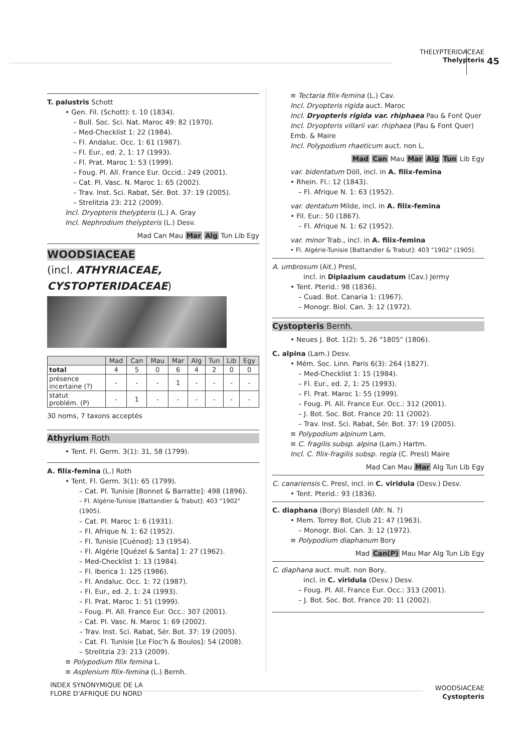THELYPTERIDACEAE
Thelypteris
45
T. palustris Schott
• Gen. Fil. (Schott): t. 10 (1834).
– Bull. Soc. Sci. Nat. Maroc 49: 82 (1970).
– Med-Checklist 1: 22 (1984).
– Fl. Andaluc. Occ. 1: 61 (1987).
– Fl. Eur., ed. 2, 1: 17 (1993).
– Fl. Prat. Maroc 1: 53 (1999).
– Foug. Pl. All. France Eur. Occid.: 249 (2001).
– Cat. Pl. Vasc. N. Maroc 1: 65 (2002).
– Trav. Inst. Sci. Rabat, Sér. Bot. 37: 19 (2005).
– Strelitzia 23: 212 (2009).
Incl. Dryopteris thelypteris (L.) A. Gray
Incl. Nephrodium thelypteris (L.) Desv.
Mad Can Mau Mar Alg Tun Lib Egy
WOODSIACEAE
(incl. ATHYRIACEAE, CYSTOPTERIDACEAE)
| | Mad | Can | Mau | Mar | Alg | Tun | Lib | Egy |
| --- | --- | --- | --- | --- | --- | --- | --- | --- |
| total | 4 | 5 | 0 | 6 | 4 | 2 | 0 | 0 |
| présence incertaine (?) | - | - | - | 1 | - | - | - | - |
| statut problém. (P) | - | 1 | - | - | - | - | - | - |
30 noms, 7 taxons acceptés
Athyrium Roth
• Tent. Fl. Germ. 3(1): 31, 58 (1799).
A. filix-femina (L.) Roth
• Tent. Fl. Germ. 3(1): 65 (1799).
– Cat. Pl. Tunisie [Bonnet & Barratte]: 498 (1896).
– Fl. Algérie-Tunisie [Battandier & Trabut]: 403 "1902" (1905).
– Cat. Pl. Maroc 1: 6 (1931).
– Fl. Afrique N. 1: 62 (1952).
– Fl. Tunisie [Cuénod]: 13 (1954).
– Fl. Algérie [Quézel & Santa] 1: 27 (1962).
– Med-Checklist 1: 13 (1984).
– Fl. Iberica 1: 125 (1986).
– Fl. Andaluc. Occ. 1: 72 (1987).
– Fl. Eur., ed. 2, 1: 24 (1993).
– Fl. Prat. Maroc 1: 51 (1999).
– Foug. Pl. All. France Eur. Occ.: 307 (2001).
– Cat. Pl. Vasc. N. Maroc 1: 69 (2002).
– Trav. Inst. Sci. Rabat, Sér. Bot. 37: 19 (2005).
– Cat. Fl. Tunisie [Le Floc'h & Boulos]: 54 (2008).
– Strelitzia 23: 213 (2009).
≡ Polypodium filix femina L.
≡ Asplenium filix-femina (L.) Bernh.
≡ Tectaria filix-femina (L.) Cav.
Incl. Dryopteris rigida auct. Maroc
Incl. Dryopteris rigida var. rhiphaea Pau & Font Quer
Incl. Dryopteris villarii var. rhiphaea (Pau & Font Quer) Emb. & Maire
Incl. Polypodium rhaeticum auct. non L.
Mad Can Mau Mar Alg Tun Lib Egy
var. bidentatum Döll, incl. in A. filix-femina
• Rhein. Fl.: 12 (1843).
– Fl. Afrique N. 1: 63 (1952).
var. dentatum Milde, incl. in A. filix-femina
• Fil. Eur.: 50 (1867).
– Fl. Afrique N. 1: 62 (1952).
var. minor Trab., incl. in A. filix-femina
• Fl. Algérie-Tunisie [Battandier & Trabut]: 403 "1902" (1905).
A. umbrosum (Ait.) Presl,
incl. in Diplazium caudatum (Cav.) Jermy
• Tent. Pterid.: 98 (1836).
– Cuad. Bot. Canaria 1: (1967).
– Monogr. Biol. Can. 3: 12 (1972).
Cystopteris Bernh.
• Neues J. Bot. 1(2): 5, 26 "1805" (1806).
C. alpina (Lam.) Desv.
• Mém. Soc. Linn. Paris 6(3): 264 (1827).
– Med-Checklist 1: 15 (1984).
– Fl. Eur., ed. 2, 1: 25 (1993).
– Fl. Prat. Maroc 1: 55 (1999).
– Foug. Pl. All. France Eur. Occ.: 312 (2001).
– J. Bot. Soc. Bot. France 20: 11 (2002).
– Trav. Inst. Sci. Rabat, Sér. Bot. 37: 19 (2005).
≡ Polypodium alpinum Lam.
≡ C. fragilis subsp. alpina (Lam.) Hartm.
Incl. C. filix-fragilis subsp. regia (C. Presl) Maire
Mad Can Mau Mar Alg Tun Lib Egy
C. canariensis C. Presl, incl. in C. viridula (Desv.) Desv.
• Tent. Pterid.: 93 (1836).
C. diaphana (Bory) Blasdell (Afr. N. ?)
• Mem. Torrey Bot. Club 21: 47 (1963).
– Monogr. Biol. Can. 3: 12 (1972).
≡ Polypodium diaphanum Bory
Mad Can(P) Mau Mar Alg Tun Lib Egy
C. diaphana auct. mult. non Bory,
incl. in C. viridula (Desv.) Desv.
– Foug. Pl. All. France Eur. Occ.: 313 (2001).
– J. Bot. Soc. Bot. France 20: 11 (2002).
INDEX SYNONYMIQUE DE LA
FLORE D'AFRIQUE DU NORD
WOODSIACEAE
Cystopteris